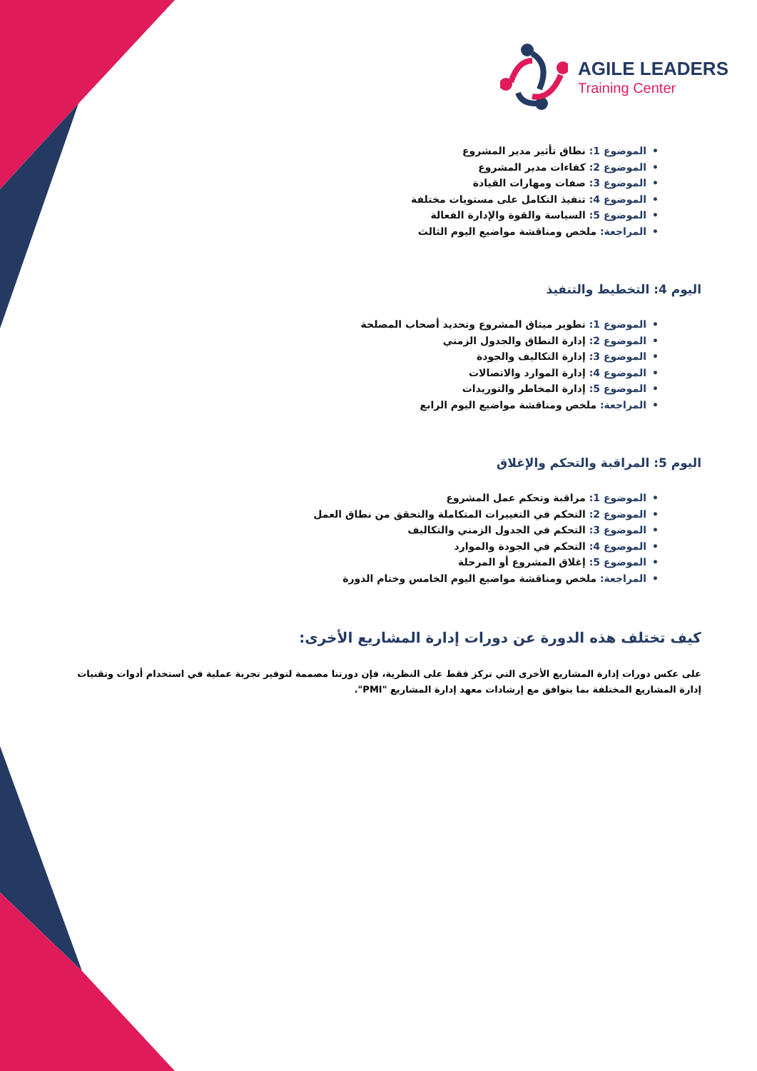AGILE LEADERS
Training Center
•الموضوع 1: نطاق تأثير مدير المشروع
•الموضوع 2: كفاءات مدير المشروع
•الموضوع 3: صفات ومهارات القيادة
•الموضوع 4: تنفيذ التكامل على مستويات مختلفة
•الموضوع 5: السياسة والقوة والإدارة الفعالة
•المراجعة: ملخص ومناقشة مواضيع اليوم الثالث
اليوم 4: التخطيط والتنفيذ
•الموضوع 1: تطوير ميثاق المشروع وتحديد أصحاب المصلحة
•الموضوع 2: إدارة النطاق والجدول الزمني
•الموضوع 3: إدارة التكاليف والجودة
•الموضوع 4: إدارة الموارد والاتصالات
•الموضوع 5: إدارة المخاطر والتوريدات
•المراجعة: ملخص ومناقشة مواضيع اليوم الرابع
اليوم 5: المراقبة والتحكم والإغلاق
•الموضوع 1: مراقبة وتحكم عمل المشروع
•الموضوع 2: التحكم في التغييرات المتكاملة والتحقق من نطاق العمل
•الموضوع 3: التحكم في الجدول الزمني والتكاليف
•الموضوع 4: التحكم في الجودة والموارد
•الموضوع 5: إغلاق المشروع أو المرحلة
•المراجعة: ملخص ومناقشة مواضيع اليوم الخامس وختام الدورة
كيف تختلف هذه الدورة عن دورات إدارة المشاريع الأخرى:
على عكس دورات إدارة المشاريع الأخرى التي تركز فقط على النظرية، فإن دورتنا مصممة لتوفير تجربة عملية في استخدام أدوات وتقنيات إدارة المشاريع المختلفة بما يتوافق مع إرشادات معهد إدارة المشاريع "PMI".